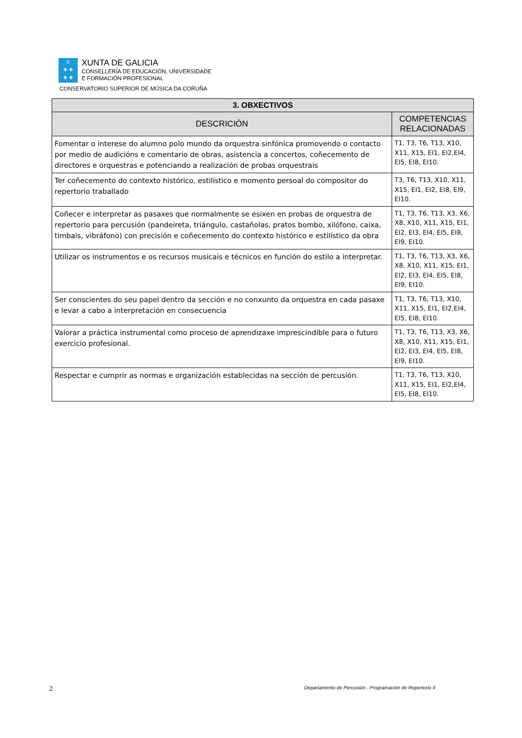♔
✚ ✚
✚ ✚
XUNTA DE GALICIA
CONSELLERÍA DE EDUCACIÓN, UNIVERSIDADE
E FORMACIÓN PROFESIONAL
CONSERVATORIO SUPERIOR DE MÚSICA DA CORUÑA
| 3. OBXECTIVOS | |
| --- | --- |
| DESCRICIÓN | COMPETENCIAS RELACIONADAS |
| Fomentar o interese do alumno polo mundo da orquestra sinfónica promovendo o contacto por medio de audicións e comentario de obras, asistencia a concertos, coñecemento de directores e orquestras e potenciando a realización de probas orquestrais | T1, T3, T6, T13, X10, X11, X15, EI1, EI2,EI4, EI5, EI8, EI10. |
| Ter coñecemento do contexto histórico, estilístico e momento persoal do compositor do repertorio traballado | T3, T6, T13, X10, X11, X15, EI1, EI2, EI8, EI9, EI10. |
| Coñecer e interpretar as pasaxes que normalmente se esixen en probas de orquestra de repertorio para percusión (pandeireta, triángulo, castañolas, pratos bombo, xilófono, caixa, timbais, vibráfono) con precisión e coñecemento do contexto histórico e estilístico da obra | T1, T3, T6, T13, X3, X6, X8, X10, X11, X15, EI1, EI2, EI3, EI4, EI5, EI8, EI9, EI10. |
| Utilizar os instrumentos e os recursos musicais e técnicos en función do estilo a interpretar. | T1, T3, T6, T13, X3, X6, X8, X10, X11, X15, EI1, EI2, EI3, EI4, EI5, EI8, EI9, EI10. |
| Ser conscientes do seu papel dentro da sección e no conxunto da orquestra en cada pasaxe e levar a cabo a interpretación en consecuencia | T1, T3, T6, T13, X10, X11, X15, EI1, EI2,EI4, EI5, EI8, EI10. |
| Valorar a práctica instrumental como proceso de aprendizaxe imprescindible para o futuro exercicio profesional. | T1, T3, T6, T13, X3, X6, X8, X10, X11, X15, EI1, EI2, EI3, EI4, EI5, EI8, EI9, EI10. |
| Respectar e cumprir as normas e organización establecidas na sección de percusión. | T1, T3, T6, T13, X10, X11, X15, EI1, EI2,EI4, EI5, EI8, EI10. |
2 Departamento de Percusión . Programación de Repertorio II